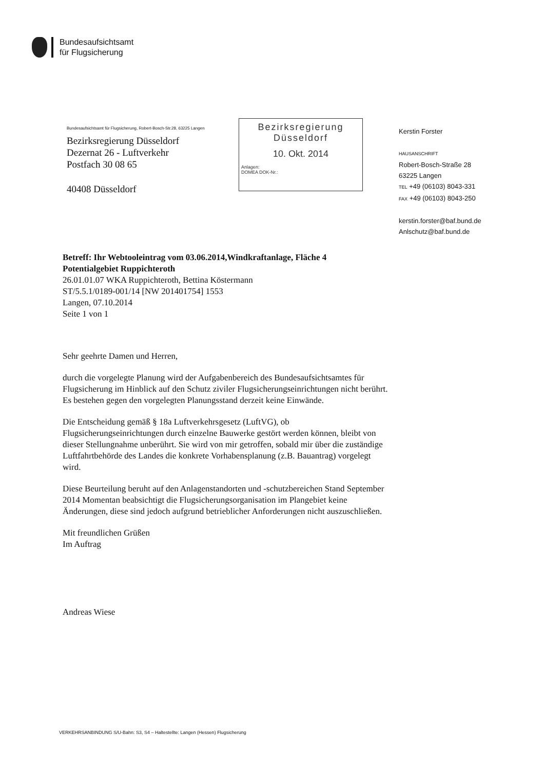Bundesaufsichtsamt
für Flugsicherung
Bundesaufsichtsamt für Flugsicherung, Robert-Bosch-Str.28, 63225 Langen
Bezirksregierung Düsseldorf
Dezernat 26 - Luftverkehr
Postfach 30 08 65
40408 Düsseldorf
Bezirksregierung
Düsseldorf
10. Okt. 2014
Anlagen:
DOMEA DOK-Nr.:
Kerstin Forster
HAUSANSCHRIFT
Robert-Bosch-Straße 28
63225 Langen
TEL +49 (06103) 8043-331
FAX +49 (06103) 8043-250
kerstin.forster@baf.bund.de
Anlschutz@baf.bund.de
Betreff: Ihr Webtooleintrag vom 03.06.2014,Windkraftanlage, Fläche 4
Potentialgebiet Ruppichteroth
26.01.01.07 WKA Ruppichteroth, Bettina Köstermann
ST/5.5.1/0189-001/14 [NW 201401754] 1553
Langen, 07.10.2014
Seite 1 von 1
Sehr geehrte Damen und Herren,
durch die vorgelegte Planung wird der Aufgabenbereich des Bundesaufsichtsamtes für Flugsicherung im Hinblick auf den Schutz ziviler Flugsicherungseinrichtungen nicht berührt. Es bestehen gegen den vorgelegten Planungsstand derzeit keine Einwände.
Die Entscheidung gemäß § 18a Luftverkehrsgesetz (LuftVG), ob Flugsicherungseinrichtungen durch einzelne Bauwerke gestört werden können, bleibt von dieser Stellungnahme unberührt. Sie wird von mir getroffen, sobald mir über die zuständige Luftfahrtbehörde des Landes die konkrete Vorhabensplanung (z.B. Bauantrag) vorgelegt wird.
Diese Beurteilung beruht auf den Anlagenstandorten und -schutzbereichen Stand September 2014 Momentan beabsichtigt die Flugsicherungsorganisation im Plangebiet keine Änderungen, diese sind jedoch aufgrund betrieblicher Anforderungen nicht auszuschließen.
Mit freundlichen Grüßen
Im Auftrag
Andreas Wiese
VERKEHRSANBINDUNG S/U-Bahn: S3, S4 – Haltestellte: Langen (Hessen) Flugsicherung